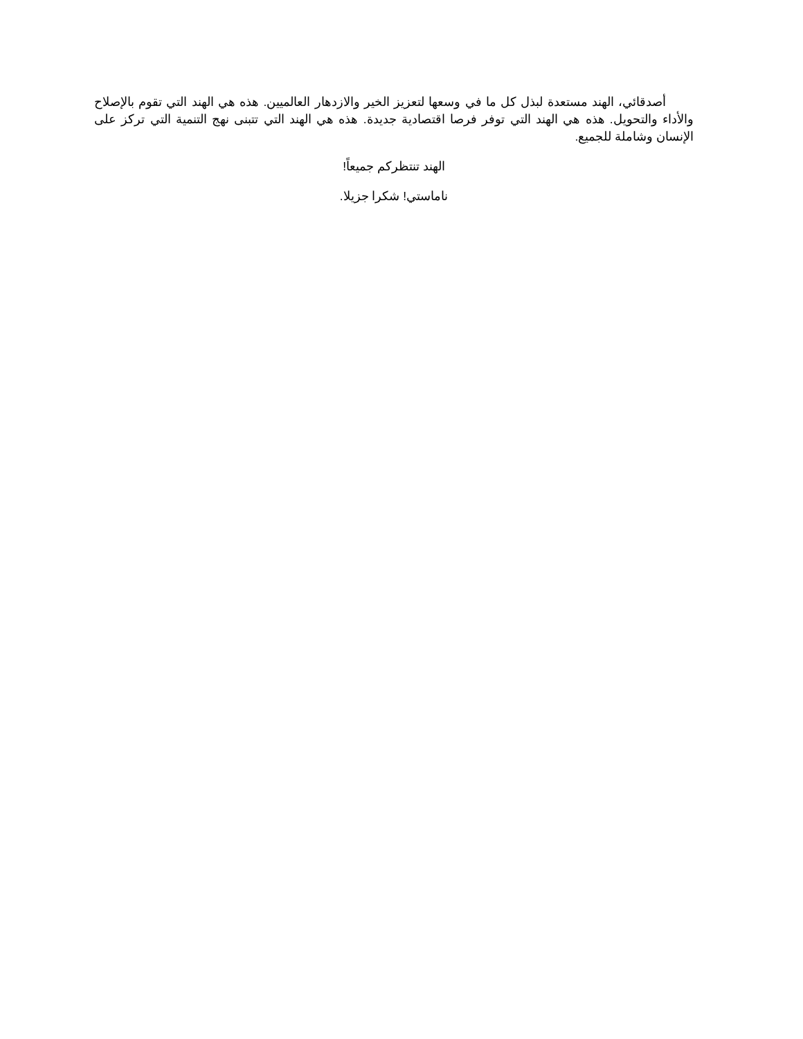أصدقائي، الهند مستعدة لبذل كل ما في وسعها لتعزيز الخير والازدهار العالميين. هذه هي الهند التي تقوم بالإصلاح والأداء والتحويل. هذه هي الهند التي توفر فرصا اقتصادية جديدة. هذه هي الهند التي تتبنى نهج التنمية التي تركز على الإنسان وشاملة للجميع.
الهند تنتظركم جميعاً!
ناماستي! شكرا جزيلا.